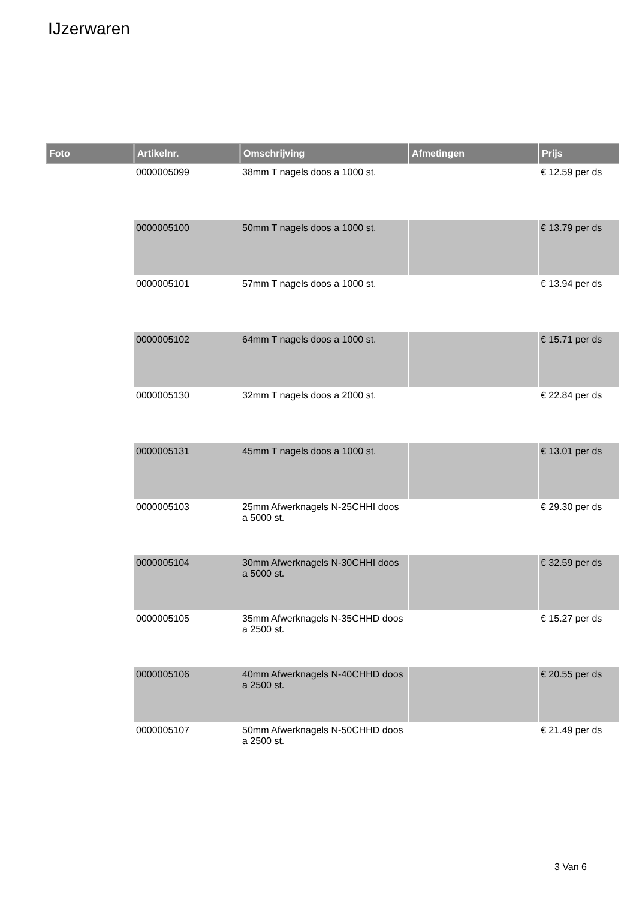IJzerwaren
| Foto | Artikelnr. | Omschrijving | Afmetingen | Prijs |
| --- | --- | --- | --- | --- |
| | 0000005099 | 38mm T nagels doos a 1000 st. | | € 12.59 per ds |
| | 0000005100 | 50mm T nagels doos a 1000 st. | | € 13.79 per ds |
| | 0000005101 | 57mm T nagels doos a 1000 st. | | € 13.94 per ds |
| | 0000005102 | 64mm T nagels doos a 1000 st. | | € 15.71 per ds |
| | 0000005130 | 32mm T nagels doos a 2000 st. | | € 22.84 per ds |
| | 0000005131 | 45mm T nagels doos a 1000 st. | | € 13.01 per ds |
| | 0000005103 | 25mm Afwerknagels N-25CHHI doos a 5000 st. | | € 29.30 per ds |
| | 0000005104 | 30mm Afwerknagels N-30CHHI doos a 5000 st. | | € 32.59 per ds |
| | 0000005105 | 35mm Afwerknagels N-35CHHD doos a 2500 st. | | € 15.27 per ds |
| | 0000005106 | 40mm Afwerknagels N-40CHHD doos a 2500 st. | | € 20.55 per ds |
| | 0000005107 | 50mm Afwerknagels N-50CHHD doos a 2500 st. | | € 21.49 per ds |
3 Van 6